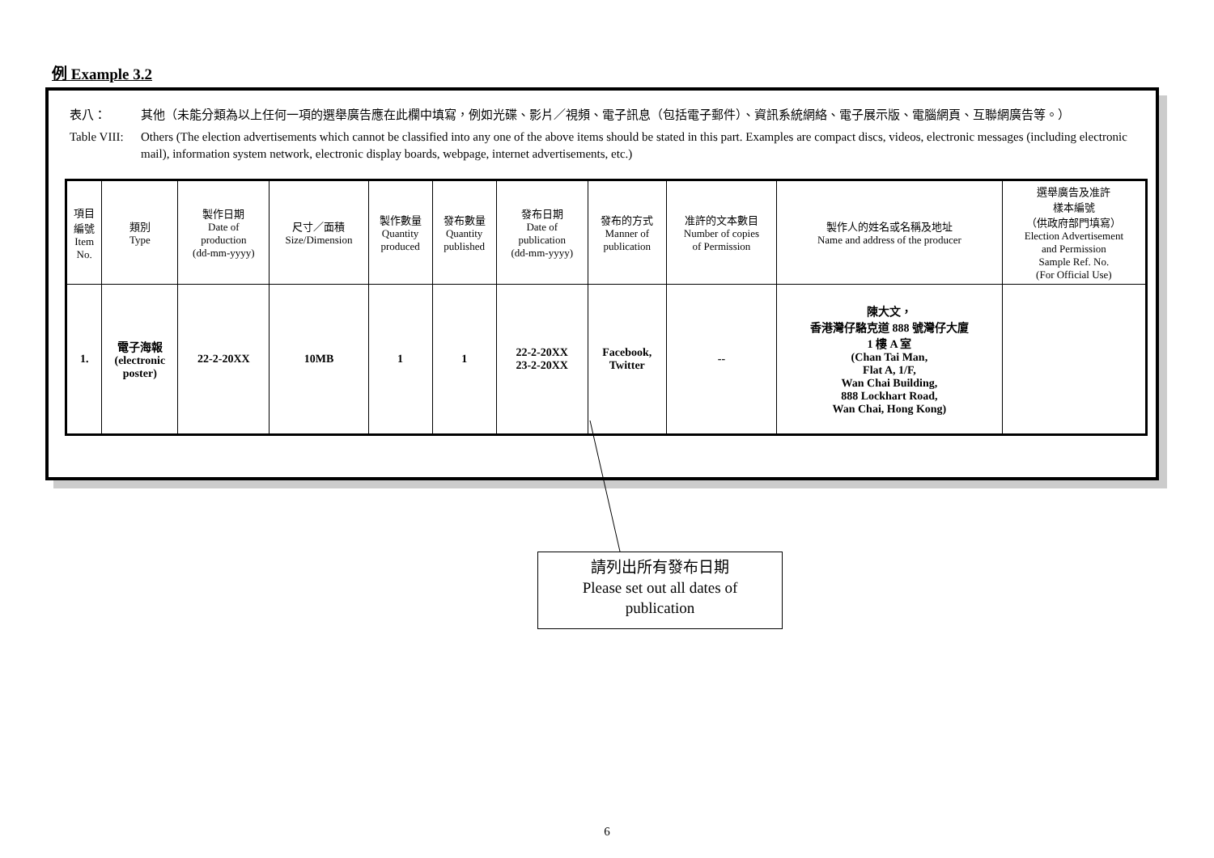例 Example 3.2
表八： 其他（未能分類為以上任何一項的選舉廣告應在此欄中填寫，例如光碟、影片／視頻、電子訊息（包括電子郵件）、資訊系統網絡、電子展示版、電腦網頁、互聯網廣告等。）
Table VIII: Others (The election advertisements which cannot be classified into any one of the above items should be stated in this part. Examples are compact discs, videos, electronic messages (including electronic mail), information system network, electronic display boards, webpage, internet advertisements, etc.)
| 項目 編號 Item No. | 類別 Type | 製作日期 Date of production (dd-mm-yyyy) | 尺寸／面積 Size/Dimension | 製作數量 Quantity produced | 發布數量 Quantity published | 發布日期 Date of publication (dd-mm-yyyy) | 發布的方式 Manner of publication | 准許的文本數目 Number of copies of Permission | 製作人的姓名或名稱及地址 Name and address of the producer | 選舉廣告及准許 樣本編號 （供政府部門填寫） Election Advertisement and Permission Sample Ref. No. (For Official Use) |
| --- | --- | --- | --- | --- | --- | --- | --- | --- | --- | --- |
| 1. | 電子海報 (electronic poster) | 22-2-20XX | 10MB | 1 | 1 | 22-2-20XX 23-2-20XX | Facebook, Twitter | -- | 陳大文， 香港灣仔駱克道 888 號灣仔大廈 1 樓 A 室 (Chan Tai Man, Flat A, 1/F, Wan Chai Building, 888 Lockhart Road, Wan Chai, Hong Kong) | |
請列出所有發布日期
Please set out all dates of
publication
6